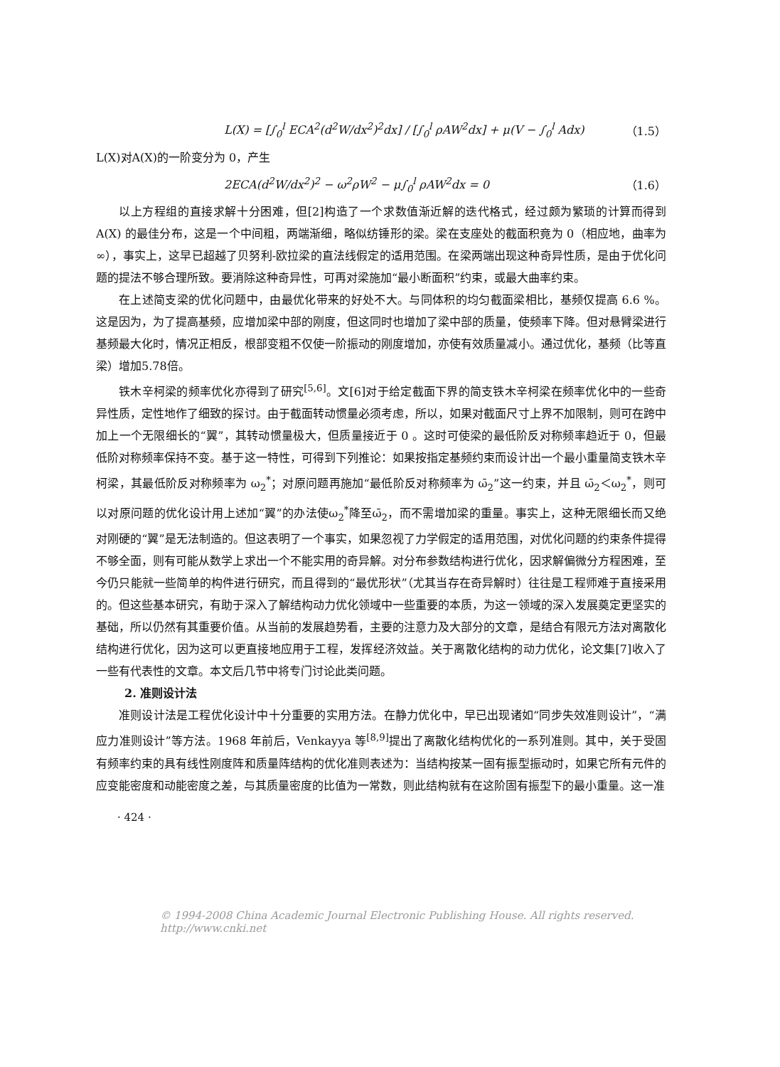L(X) = [∫<sub>0</sub><sup>l</sup> ECA<sup>2</sup>(d<sup>2</sup>W/dx<sup>2</sup>)<sup>2</sup>dx] / [∫<sub>0</sub><sup>l</sup> ρAW<sup>2</sup>dx] + μ(V − ∫<sub>0</sub><sup>l</sup> Adx)
（1.5）
L(X)对A(X)的一阶变分为 0，产生
2ECA(d<sup>2</sup>W/dx<sup>2</sup>)<sup>2</sup> − ω<sup>2</sup>ρW<sup>2</sup> − μ∫<sub>0</sub><sup>l</sup> ρAW<sup>2</sup>dx = 0
（1.6）
以上方程组的直接求解十分困难，但[2]构造了一个求数值渐近解的迭代格式，经过颇为繁琐的计算而得到 A(X) 的最佳分布，这是一个中间粗，两端渐细，略似纺锤形的梁。梁在支座处的截面积竟为 0（相应地，曲率为∞），事实上，这早已超越了贝努利-欧拉梁的直法线假定的适用范围。在梁两端出现这种奇异性质，是由于优化问题的提法不够合理所致。要消除这种奇异性，可再对梁施加“最小断面积”约束，或最大曲率约束。
在上述简支梁的优化问题中，由最优化带来的好处不大。与同体积的均匀截面梁相比，基频仅提高 6.6 %。这是因为，为了提高基频，应增加梁中部的刚度，但这同时也增加了梁中部的质量，使频率下降。但对悬臂梁进行基频最大化时，情况正相反，根部变粗不仅使一阶振动的刚度增加，亦使有效质量减小。通过优化，基频（比等直梁）增加5.78倍。
铁木辛柯梁的频率优化亦得到了研究<sup>[5,6]</sup>。文[6]对于给定截面下界的简支铁木辛柯梁在频率优化中的一些奇异性质，定性地作了细致的探讨。由于截面转动惯量必须考虑，所以，如果对截面尺寸上界不加限制，则可在跨中加上一个无限细长的“翼”，其转动惯量极大，但质量接近于 0 。这时可使梁的最低阶反对称频率趋近于 0，但最低阶对称频率保持不变。基于这一特性，可得到下列推论：如果按指定基频约束而设计出一个最小重量简支铁木辛柯梁，其最低阶反对称频率为 ω<sub>2</sub><sup>*</sup>；对原问题再施加“最低阶反对称频率为 ω̄<sub>2</sub>”这一约束，并且 ω̄<sub>2</sub>＜ω<sub>2</sub><sup>*</sup>，则可以对原问题的优化设计用上述加“翼”的办法使ω<sub>2</sub><sup>*</sup>降至ω̄<sub>2</sub>，而不需增加梁的重量。事实上，这种无限细长而又绝对刚硬的“翼”是无法制造的。但这表明了一个事实，如果忽视了力学假定的适用范围，对优化问题的约束条件提得不够全面，则有可能从数学上求出一个不能实用的奇异解。对分布参数结构进行优化，因求解偏微分方程困难，至今仍只能就一些简单的构件进行研究，而且得到的“最优形状”（尤其当存在奇异解时）往往是工程师难于直接采用的。但这些基本研究，有助于深入了解结构动力优化领域中一些重要的本质，为这一领域的深入发展奠定更坚实的基础，所以仍然有其重要价值。从当前的发展趋势看，主要的注意力及大部分的文章，是结合有限元方法对离散化结构进行优化，因为这可以更直接地应用于工程，发挥经济效益。关于离散化结构的动力优化，论文集[7]收入了一些有代表性的文章。本文后几节中将专门讨论此类问题。
2. 准则设计法
准则设计法是工程优化设计中十分重要的实用方法。在静力优化中，早已出现诸如“同步失效准则设计”，“满应力准则设计”等方法。1968 年前后，Venkayya 等<sup>[8,9]</sup>提出了离散化结构优化的一系列准则。其中，关于受固有频率约束的具有线性刚度阵和质量阵结构的优化准则表述为：当结构按某一固有振型振动时，如果它所有元件的应变能密度和动能密度之差，与其质量密度的比值为一常数，则此结构就有在这阶固有振型下的最小重量。这一准
· 424 ·
© 1994-2008 China Academic Journal Electronic Publishing House. All rights reserved. http://www.cnki.net